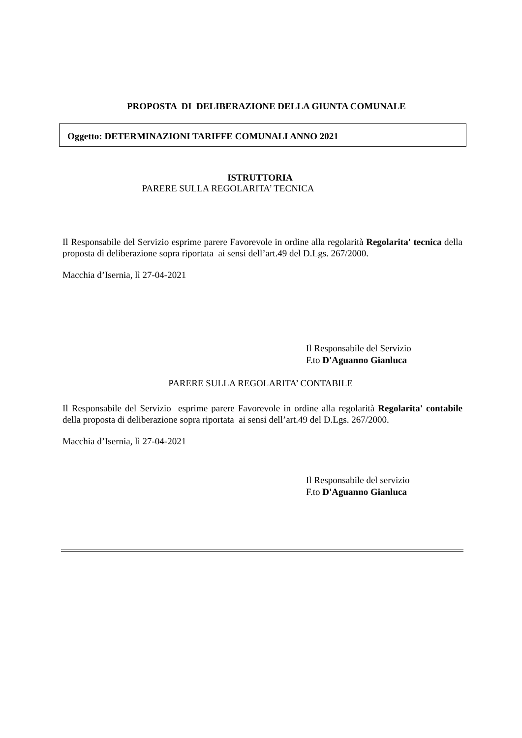PROPOSTA DI DELIBERAZIONE DELLA GIUNTA COMUNALE
Oggetto: DETERMINAZIONI TARIFFE COMUNALI ANNO 2021
ISTRUTTORIA
PARERE SULLA REGOLARITA’ TECNICA
Il Responsabile del Servizio esprime parere Favorevole in ordine alla regolarità Regolarita' tecnica della proposta di deliberazione sopra riportata ai sensi dell’art.49 del D.Lgs. 267/2000.
Macchia d’Isernia, lì 27-04-2021
Il Responsabile del Servizio
F.to D'Aguanno Gianluca
PARERE SULLA REGOLARITA’ CONTABILE
Il Responsabile del Servizio esprime parere Favorevole in ordine alla regolarità Regolarita' contabile della proposta di deliberazione sopra riportata ai sensi dell’art.49 del D.Lgs. 267/2000.
Macchia d’Isernia, lì 27-04-2021
Il Responsabile del servizio
F.to D'Aguanno Gianluca